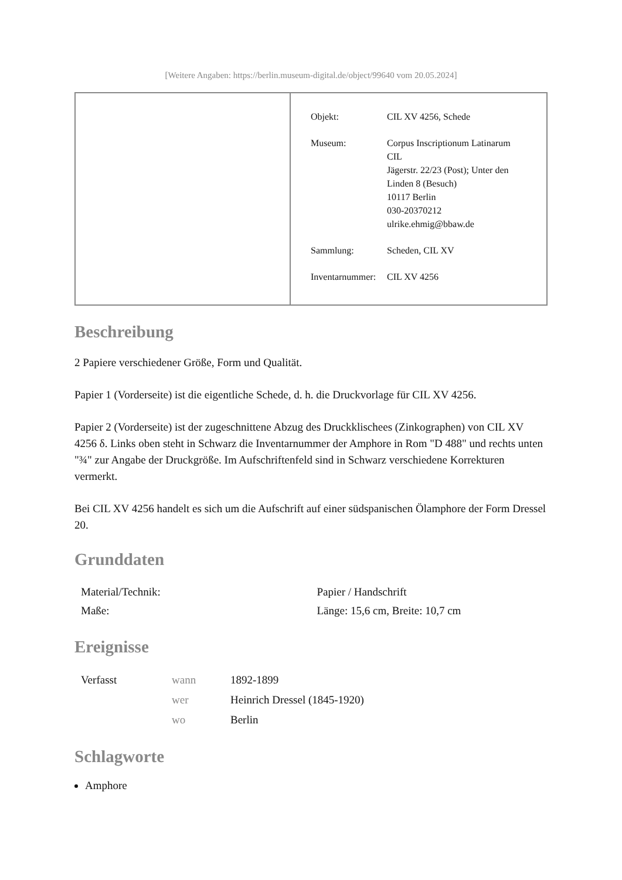[Weitere Angaben: https://berlin.museum-digital.de/object/99640 vom 20.05.2024]
| Objekt: | CIL XV 4256, Schede |
| Museum: | Corpus Inscriptionum Latinarum CIL Jägerstr. 22/23 (Post); Unter den Linden 8 (Besuch) 10117 Berlin 030-20370212 ulrike.ehmig@bbaw.de |
| Sammlung: | Scheden, CIL XV |
| Inventarnummer: | CIL XV 4256 |
Beschreibung
2 Papiere verschiedener Größe, Form und Qualität.
Papier 1 (Vorderseite) ist die eigentliche Schede, d. h. die Druckvorlage für CIL XV 4256.
Papier 2 (Vorderseite) ist der zugeschnittene Abzug des Druckklischees (Zinkographen) von CIL XV 4256 δ. Links oben steht in Schwarz die Inventarnummer der Amphore in Rom "D 488" und rechts unten "¾" zur Angabe der Druckgröße. Im Aufschriftenfeld sind in Schwarz verschiedene Korrekturen vermerkt.
Bei CIL XV 4256 handelt es sich um die Aufschrift auf einer südspanischen Ölamphore der Form Dressel 20.
Grunddaten
| Material/Technik: | Papier / Handschrift |
| Maße: | Länge: 15,6 cm, Breite: 10,7 cm |
Ereignisse
| Verfasst | wann | 1892-1899 |
| | wer | Heinrich Dressel (1845-1920) |
| | wo | Berlin |
Schlagworte
Amphore